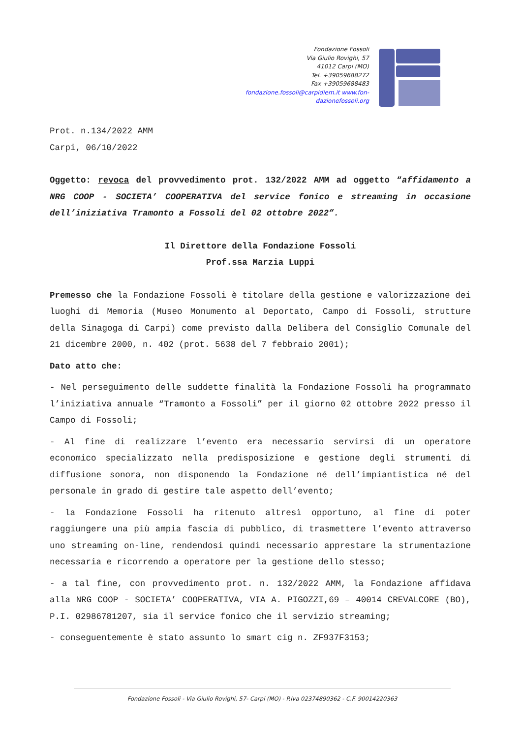Fondazione Fossoli
Via Giulio Rovighi, 57
41012 Carpi (MO)
Tel. +39059688272
Fax +39059688483
fondazione.fossoli@carpidiem.it www.fon-
dazionefossoli.org
Prot. n.134/2022 AMM
Carpi, 06/10/2022
Oggetto: revoca del provvedimento prot. 132/2022 AMM ad oggetto “affidamento a NRG COOP - SOCIETA’ COOPERATIVA del service fonico e streaming in occasione dell’iniziativa Tramonto a Fossoli del 02 ottobre 2022”.
Il Direttore della Fondazione Fossoli
Prof.ssa Marzia Luppi
Premesso che la Fondazione Fossoli è titolare della gestione e valorizzazione dei luoghi di Memoria (Museo Monumento al Deportato, Campo di Fossoli, strutture della Sinagoga di Carpi) come previsto dalla Delibera del Consiglio Comunale del 21 dicembre 2000, n. 402 (prot. 5638 del 7 febbraio 2001);
Dato atto che:
- Nel perseguimento delle suddette finalità la Fondazione Fossoli ha programmato l’iniziativa annuale “Tramonto a Fossoli” per il giorno 02 ottobre 2022 presso il Campo di Fossoli;
- Al fine di realizzare l’evento era necessario servirsi di un operatore economico specializzato nella predisposizione e gestione degli strumenti di diffusione sonora, non disponendo la Fondazione né dell’impiantistica né del personale in grado di gestire tale aspetto dell’evento;
- la Fondazione Fossoli ha ritenuto altresì opportuno, al fine di poter raggiungere una più ampia fascia di pubblico, di trasmettere l’evento attraverso uno streaming on-line, rendendosi quindi necessario apprestare la strumentazione necessaria e ricorrendo a operatore per la gestione dello stesso;
- a tal fine, con provvedimento prot. n. 132/2022 AMM, la Fondazione affidava alla NRG COOP - SOCIETA’ COOPERATIVA, VIA A. PIGOZZI,69 – 40014 CREVALCORE (BO), P.I. 02986781207, sia il service fonico che il servizio streaming;
- conseguentemente è stato assunto lo smart cig n. ZF937F3153;
Fondazione Fossoli - Via Giulio Rovighi, 57- Carpi (MO) - P.Iva 02374890362 - C.F. 90014220363